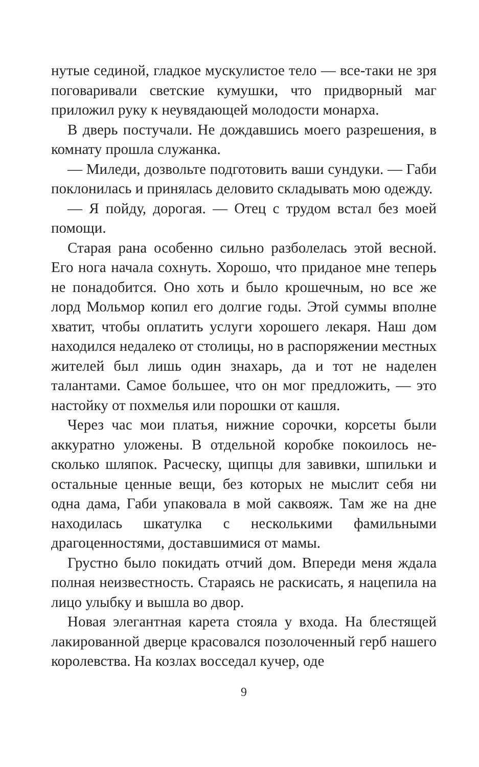нутые сединой, гладкое мускулистое тело — все-таки не зря поговаривали светские кумушки, что придворный маг приложил руку к неувядающей молодости монарха.
В дверь постучали. Не дождавшись моего разреше­ния, в комнату прошла служанка.
— Миледи, дозвольте подготовить ваши сундуки. — Габи поклонилась и принялась деловито складывать мою одежду.
— Я пойду, дорогая. — Отец с трудом встал без моей помощи.
Старая рана особенно сильно разболелась этой весной. Его нога начала сохнуть. Хорошо, что приданое мне те­перь не понадобится. Оно хоть и было крошечным, но все же лорд Мольмор копил его долгие годы. Этой суммы вполне хватит, чтобы оплатить услуги хорошего лекаря. Наш дом находился недалеко от столицы, но в распоря­жении местных жителей был лишь один знахарь, да и тот не наделен талантами. Самое большее, что он мог предло­жить, — это настойку от похмелья или порошки от кашля.
Через час мои платья, нижние сорочки, корсеты были аккуратно уложены. В отдельной коробке покоилось не­сколько шляпок. Расческу, щипцы для завивки, шпиль­ки и остальные ценные вещи, без которых не мыслит себя ни одна дама, Габи упаковала в мой саквояж. Там же на дне находилась шкатулка с несколькими фамильны­ми драгоценностями, доставшимися от мамы.
Грустно было покидать отчий дом. Впереди меня жда­ла полная неизвестность. Стараясь не раскисать, я наце­пила на лицо улыбку и вышла во двор.
Новая элегантная карета стояла у входа. На блестя­щей лакированной дверце красовался позолоченный герб нашего королевства. На козлах восседал кучер, оде­
9